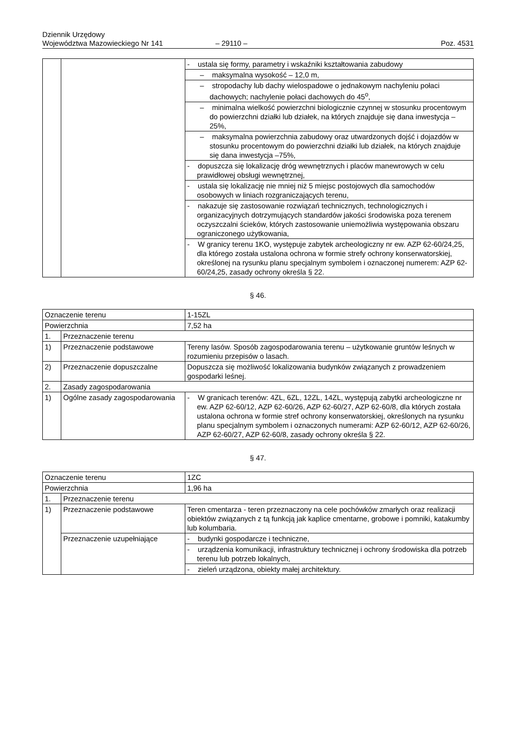Dziennik Urzędowy
Województwa Mazowieckiego Nr 141
– 29110 –
Poz. 4531
| | | - ustala się formy, parametry i wskaźniki kształtowania zabudowy |
| | | – maksymalna wysokość – 12,0 m, |
| | | – stropodachy lub dachy wielospadowe o jednakowym nachyleniu połaci dachowych; nachylenie połaci dachowych do 45<sup>o</sup>, |
| | | – minimalna wielkość powierzchni biologicznie czynnej w stosunku procentowym do powierzchni działki lub działek, na których znajduje się dana inwestycja – 25%, |
| | | – maksymalna powierzchnia zabudowy oraz utwardzonych dojść i dojazdów w stosunku procentowym do powierzchni działki lub działek, na których znajduje się dana inwestycja –75%, |
| | | - dopuszcza się lokalizację dróg wewnętrznych i placów manewrowych w celu prawidłowej obsługi wewnętrznej, |
| | | - ustala się lokalizację nie mniej niż 5 miejsc postojowych dla samochodów osobowych w liniach rozgraniczających terenu, |
| | | - nakazuje się zastosowanie rozwiązań technicznych, technologicznych i organizacyjnych dotrzymujących standardów jakości środowiska poza terenem oczyszczalni ścieków, których zastosowanie uniemożliwia występowania obszaru ograniczonego użytkowania, |
| | | - W granicy terenu 1KO, występuje zabytek archeologiczny nr ew. AZP 62-60/24,25, dla którego została ustalona ochrona w formie strefy ochrony konserwatorskiej, określonej na rysunku planu specjalnym symbolem i oznaczonej numerem: AZP 62-60/24,25, zasady ochrony określa § 22. |
§ 46.
| Oznaczenie terenu | | 1-15ZL |
| Powierzchnia | | 7,52 ha |
| 1. | Przeznaczenie terenu | |
| 1) | Przeznaczenie podstawowe | Tereny lasów. Sposób zagospodarowania terenu – użytkowanie gruntów leśnych w rozumieniu przepisów o lasach. |
| 2) | Przeznaczenie dopuszczalne | Dopuszcza się możliwość lokalizowania budynków związanych z prowadzeniem gospodarki leśnej. |
| 2. | Zasady zagospodarowania | |
| 1) | Ogólne zasady zagospodarowania | - W granicach terenów: 4ZL, 6ZL, 12ZL, 14ZL, występują zabytki archeologiczne nr ew. AZP 62-60/12, AZP 62-60/26, AZP 62-60/27, AZP 62-60/8, dla których została ustalona ochrona w formie stref ochrony konserwatorskiej, określonych na rysunku planu specjalnym symbolem i oznaczonych numerami: AZP 62-60/12, AZP 62-60/26, AZP 62-60/27, AZP 62-60/8, zasady ochrony określa § 22. |
§ 47.
| Oznaczenie terenu | | 1ZC |
| Powierzchnia | | 1,96 ha |
| 1. | Przeznaczenie terenu | |
| 1) | Przeznaczenie podstawowe | Teren cmentarza - teren przeznaczony na cele pochówków zmarłych oraz realizacji obiektów związanych z tą funkcją jak kaplice cmentarne, grobowe i pomniki, katakumby lub kolumbaria. |
| | Przeznaczenie uzupełniające | - budynki gospodarcze i techniczne, |
| | | - urządzenia komunikacji, infrastruktury technicznej i ochrony środowiska dla potrzeb terenu lub potrzeb lokalnych, |
| | | - zieleń urządzona, obiekty małej architektury. |